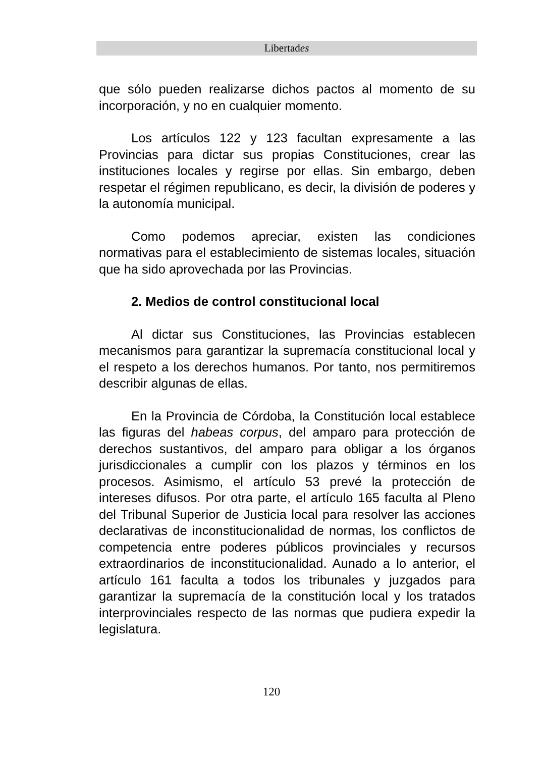Libertades
que sólo pueden realizarse dichos pactos al momento de su incorporación, y no en cualquier momento.
Los artículos 122 y 123 facultan expresamente a las Provincias para dictar sus propias Constituciones, crear las instituciones locales y regirse por ellas. Sin embargo, deben respetar el régimen republicano, es decir, la división de poderes y la autonomía municipal.
Como podemos apreciar, existen las condiciones normativas para el establecimiento de sistemas locales, situación que ha sido aprovechada por las Provincias.
2. Medios de control constitucional local
Al dictar sus Constituciones, las Provincias establecen mecanismos para garantizar la supremacía constitucional local y el respeto a los derechos humanos. Por tanto, nos permitiremos describir algunas de ellas.
En la Provincia de Córdoba, la Constitución local establece las figuras del habeas corpus, del amparo para protección de derechos sustantivos, del amparo para obligar a los órganos jurisdiccionales a cumplir con los plazos y términos en los procesos. Asimismo, el artículo 53 prevé la protección de intereses difusos. Por otra parte, el artículo 165 faculta al Pleno del Tribunal Superior de Justicia local para resolver las acciones declarativas de inconstitucionalidad de normas, los conflictos de competencia entre poderes públicos provinciales y recursos extraordinarios de inconstitucionalidad. Aunado a lo anterior, el artículo 161 faculta a todos los tribunales y juzgados para garantizar la supremacía de la constitución local y los tratados interprovinciales respecto de las normas que pudiera expedir la legislatura.
120